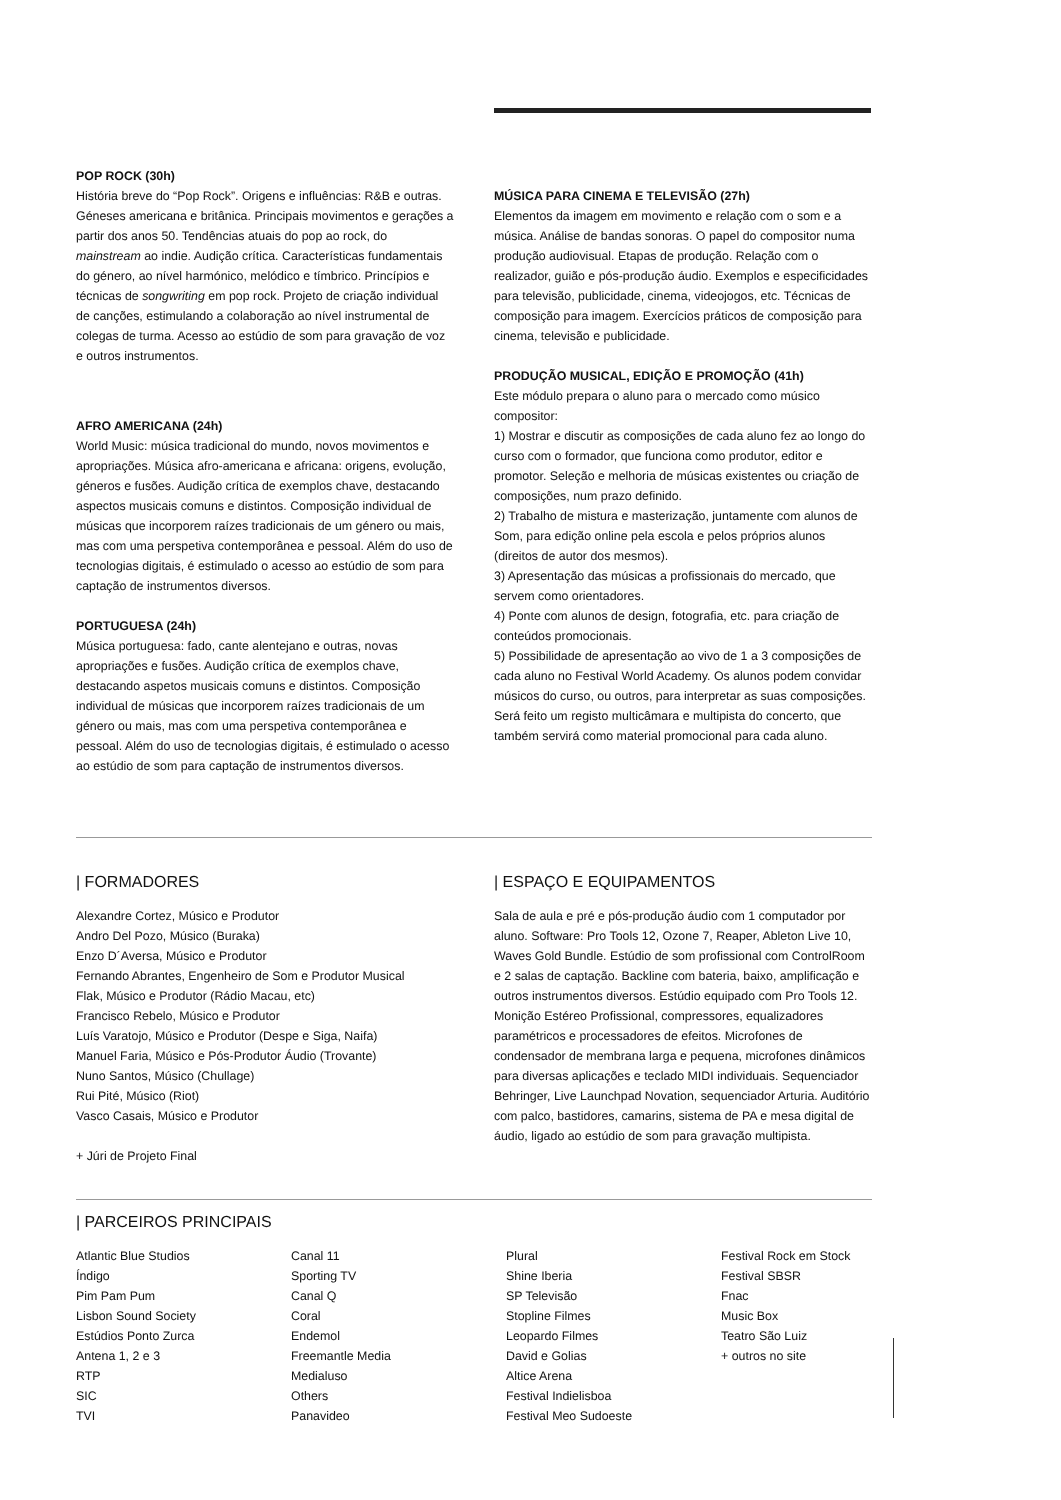POP ROCK (30h)
História breve do “Pop Rock”. Origens e influências: R&B e outras. Géneses americana e britânica. Principais movimentos e gerações a partir dos anos 50. Tendências atuais do pop ao rock, do mainstream ao indie. Audição crítica. Características fundamentais do género, ao nível harmónico, melódico e tímbrico. Princípios e técnicas de songwriting em pop rock. Projeto de criação individual de canções, estimulando a colaboração ao nível instrumental de colegas de turma. Acesso ao estúdio de som para gravação de voz e outros instrumentos.
AFRO AMERICANA (24h)
World Music: música tradicional do mundo, novos movimentos e apropriações. Música afro-americana e africana: origens, evolução, géneros e fusões. Audição crítica de exemplos chave, destacando aspectos musicais comuns e distintos. Composição individual de músicas que incorporem raízes tradicionais de um género ou mais, mas com uma perspetiva contemporânea e pessoal. Além do uso de tecnologias digitais, é estimulado o acesso ao estúdio de som para captação de instrumentos diversos.
PORTUGUESA (24h)
Música portuguesa: fado, cante alentejano e outras, novas apropriações e fusões. Audição crítica de exemplos chave, destacando aspetos musicais comuns e distintos. Composição individual de músicas que incorporem raízes tradicionais de um género ou mais, mas com uma perspetiva contemporânea e pessoal. Além do uso de tecnologias digitais, é estimulado o acesso ao estúdio de som para captação de instrumentos diversos.
MÚSICA PARA CINEMA E TELEVISÃO (27h)
Elementos da imagem em movimento e relação com o som e a música. Análise de bandas sonoras. O papel do compositor numa produção audiovisual. Etapas de produção. Relação com o realizador, guião e pós-produção áudio. Exemplos e especificidades para televisão, publicidade, cinema, videojogos, etc. Técnicas de composição para imagem. Exercícios práticos de composição para cinema, televisão e publicidade.
PRODUÇÃO MUSICAL, EDIÇÃO E PROMOÇÃO (41h)
Este módulo prepara o aluno para o mercado como músico compositor:
1) Mostrar e discutir as composições de cada aluno fez ao longo do curso com o formador, que funciona como produtor, editor e promotor. Seleção e melhoria de músicas existentes ou criação de composições, num prazo definido.
2) Trabalho de mistura e masterização, juntamente com alunos de Som, para edição online pela escola e pelos próprios alunos (direitos de autor dos mesmos).
3) Apresentação das músicas a profissionais do mercado, que servem como orientadores.
4) Ponte com alunos de design, fotografia, etc. para criação de conteúdos promocionais.
5) Possibilidade de apresentação ao vivo de 1 a 3 composições de cada aluno no Festival World Academy. Os alunos podem convidar músicos do curso, ou outros, para interpretar as suas composições. Será feito um registo multicâmara e multipista do concerto, que também servirá como material promocional para cada aluno.
| FORMADORES
Alexandre Cortez, Músico e Produtor
Andro Del Pozo, Músico (Buraka)
Enzo D´Aversa, Músico e Produtor
Fernando Abrantes, Engenheiro de Som e Produtor Musical
Flak, Músico e Produtor (Rádio Macau, etc)
Francisco Rebelo, Músico e Produtor
Luís Varatojo, Músico e Produtor (Despe e Siga, Naifa)
Manuel Faria, Músico e Pós-Produtor Áudio (Trovante)
Nuno Santos, Músico (Chullage)
Rui Pité, Músico (Riot)
Vasco Casais, Músico e Produtor
+ Júri de Projeto Final
| ESPAÇO E EQUIPAMENTOS
Sala de aula e pré e pós-produção áudio com 1 computador por aluno. Software: Pro Tools 12, Ozone 7, Reaper, Ableton Live 10, Waves Gold Bundle. Estúdio de som profissional com ControlRoom e 2 salas de captação. Backline com bateria, baixo, amplificação e outros instrumentos diversos. Estúdio equipado com Pro Tools 12. Monição Estéreo Profissional, compressores, equalizadores paramétricos e processadores de efeitos. Microfones de condensador de membrana larga e pequena, microfones dinâmicos para diversas aplicações e teclado MIDI individuais. Sequenciador Behringer, Live Launchpad Novation, sequenciador Arturia. Auditório com palco, bastidores, camarins, sistema de PA e mesa digital de áudio, ligado ao estúdio de som para gravação multipista.
| PARCEIROS PRINCIPAIS
Atlantic Blue Studios
Índigo
Pim Pam Pum
Lisbon Sound Society
Estúdios Ponto Zurca
Antena 1, 2 e 3
RTP
SIC
TVI
Canal 11
Sporting TV
Canal Q
Coral
Endemol
Freemantle Media
Medialuso
Others
Panavideo
Plural
Shine Iberia
SP Televisão
Stopline Filmes
Leopardo Filmes
David e Golias
Altice Arena
Festival Indielisboa
Festival Meo Sudoeste
Festival Rock em Stock
Festival SBSR
Fnac
Music Box
Teatro São Luiz
+ outros no site